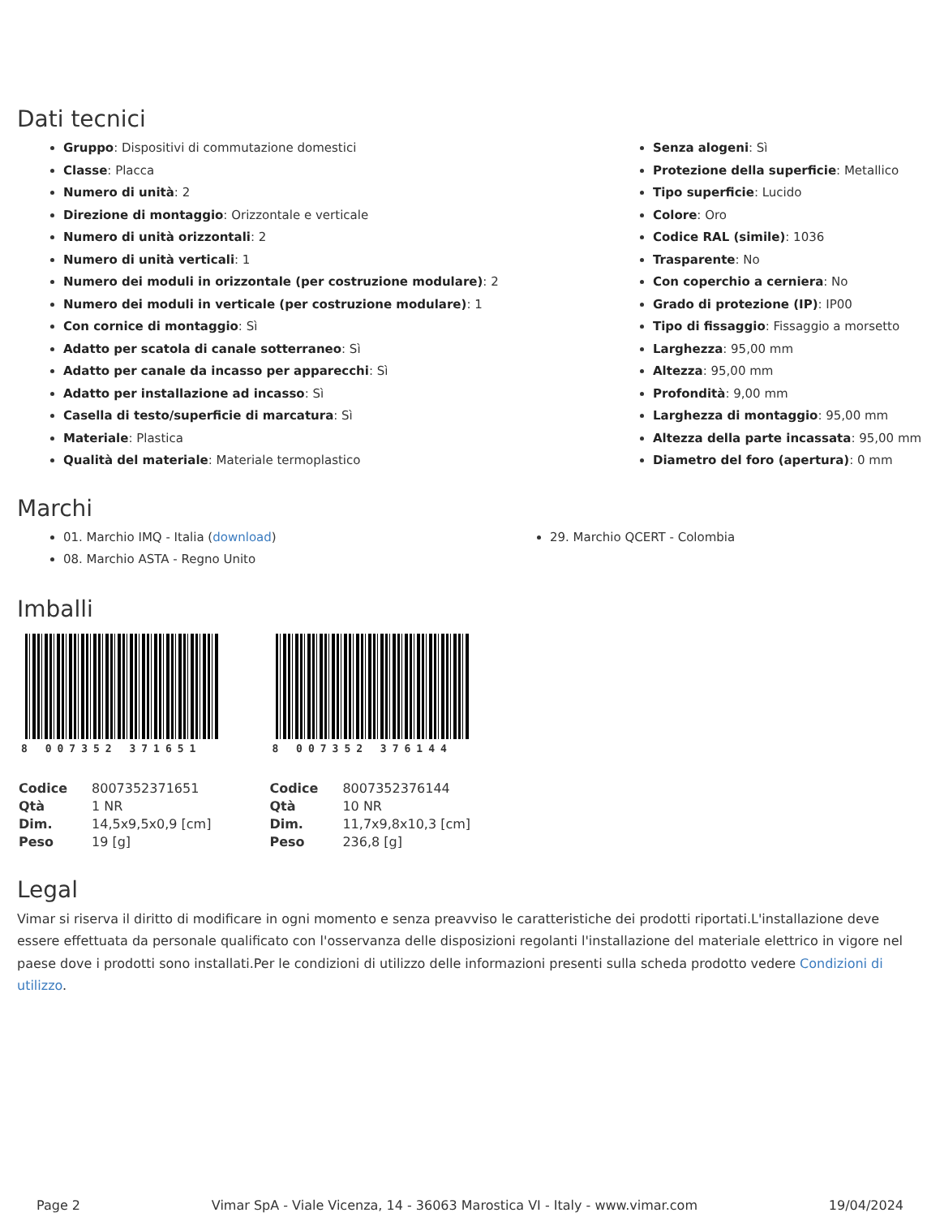Dati tecnici
Gruppo: Dispositivi di commutazione domestici
Classe: Placca
Numero di unità: 2
Direzione di montaggio: Orizzontale e verticale
Numero di unità orizzontali: 2
Numero di unità verticali: 1
Numero dei moduli in orizzontale (per costruzione modulare): 2
Numero dei moduli in verticale (per costruzione modulare): 1
Con cornice di montaggio: Sì
Adatto per scatola di canale sotterraneo: Sì
Adatto per canale da incasso per apparecchi: Sì
Adatto per installazione ad incasso: Sì
Casella di testo/superficie di marcatura: Sì
Materiale: Plastica
Qualità del materiale: Materiale termoplastico
Senza alogeni: Sì
Protezione della superficie: Metallico
Tipo superficie: Lucido
Colore: Oro
Codice RAL (simile): 1036
Trasparente: No
Con coperchio a cerniera: No
Grado di protezione (IP): IP00
Tipo di fissaggio: Fissaggio a morsetto
Larghezza: 95,00 mm
Altezza: 95,00 mm
Profondità: 9,00 mm
Larghezza di montaggio: 95,00 mm
Altezza della parte incassata: 95,00 mm
Diametro del foro (apertura): 0 mm
Marchi
01. Marchio IMQ - Italia (download)
08. Marchio ASTA - Regno Unito
29. Marchio QCERT - Colombia
Imballi
8 007352 371651
| Codice | 8007352371651 |
| Qtà | 1 NR |
| Dim. | 14,5x9,5x0,9 [cm] |
| Peso | 19 [g] |
8 007352 376144
| Codice | 8007352376144 |
| Qtà | 10 NR |
| Dim. | 11,7x9,8x10,3 [cm] |
| Peso | 236,8 [g] |
Legal
Vimar si riserva il diritto di modificare in ogni momento e senza preavviso le caratteristiche dei prodotti riportati.L'installazione deve essere effettuata da personale qualificato con l'osservanza delle disposizioni regolanti l'installazione del materiale elettrico in vigore nel paese dove i prodotti sono installati.Per le condizioni di utilizzo delle informazioni presenti sulla scheda prodotto vedere Condizioni di utilizzo.
Page 2 Vimar SpA - Viale Vicenza, 14 - 36063 Marostica VI - Italy - www.vimar.com 19/04/2024